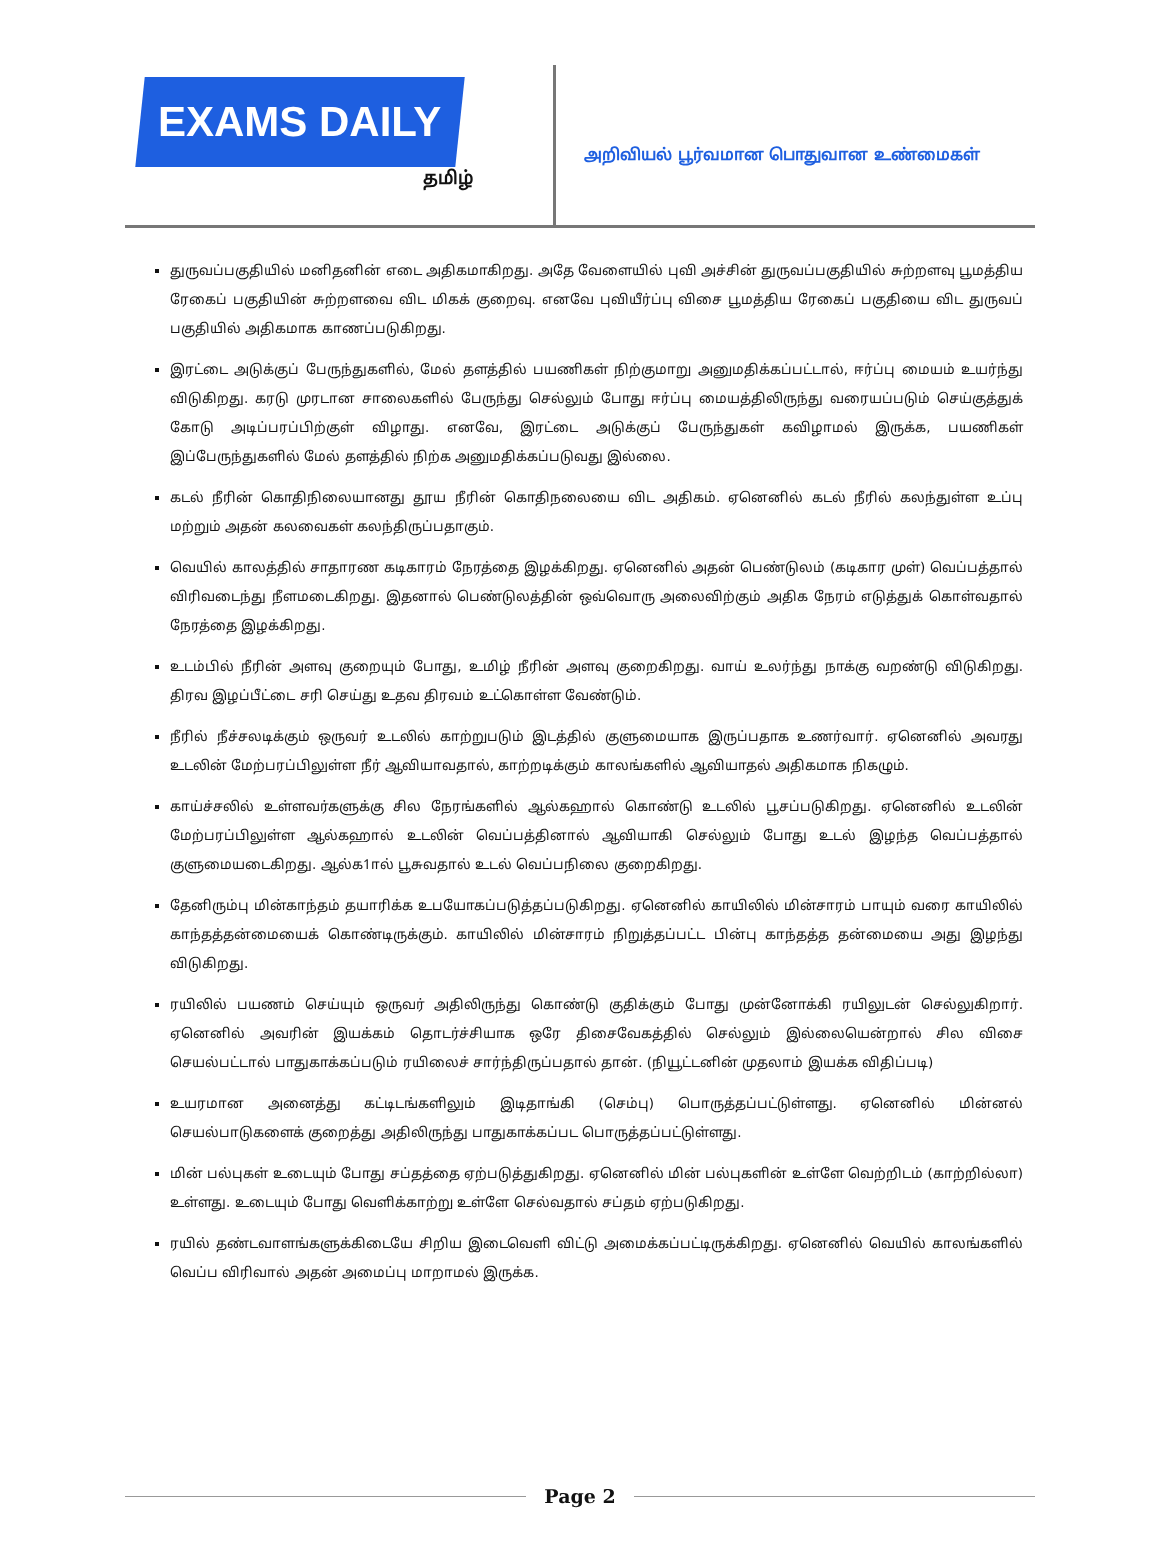EXAMS DAILY
தமிழ்
அறிவியல் பூர்வமான பொதுவான உண்மைகள்
துருவப்பகுதியில் மனிதனின் எடை அதிகமாகிறது. அதே வேளையில் புவி அச்சின் துருவப்பகுதியில் சுற்றளவு பூமத்திய ரேகைப் பகுதியின் சுற்றளவை விட மிகக் குறைவு. எனவே புவியீர்ப்பு விசை பூமத்திய ரேகைப் பகுதியை விட துருவப் பகுதியில் அதிகமாக காணப்படுகிறது.
இரட்டை அடுக்குப் பேருந்துகளில், மேல் தளத்தில் பயணிகள் நிற்குமாறு அனுமதிக்கப்பட்டால், ஈர்ப்பு மையம் உயர்ந்து விடுகிறது. கரடு முரடான சாலைகளில் பேருந்து செல்லும் போது ஈர்ப்பு மையத்திலிருந்து வரையப்படும் செய்குத்துக் கோடு அடிப்பரப்பிற்குள் விழாது. எனவே, இரட்டை அடுக்குப் பேருந்துகள் கவிழாமல் இருக்க, பயணிகள் இப்பேருந்துகளில் மேல் தளத்தில் நிற்க அனுமதிக்கப்படுவது இல்லை.
கடல் நீரின் கொதிநிலையானது தூய நீரின் கொதிநலையை விட அதிகம். ஏனெனில் கடல் நீரில் கலந்துள்ள உப்பு மற்றும் அதன் கலவைகள் கலந்திருப்பதாகும்.
வெயில் காலத்தில் சாதாரண கடிகாரம் நேரத்தை இழக்கிறது. ஏனெனில் அதன் பெண்டுலம் (கடிகார முள்) வெப்பத்தால் விரிவடைந்து நீளமடைகிறது. இதனால் பெண்டுலத்தின் ஒவ்வொரு அலைவிற்கும் அதிக நேரம் எடுத்துக் கொள்வதால் நேரத்தை இழக்கிறது.
உடம்பில் நீரின் அளவு குறையும் போது, உமிழ் நீரின் அளவு குறைகிறது. வாய் உலர்ந்து நாக்கு வறண்டு விடுகிறது. திரவ இழப்பீட்டை சரி செய்து உதவ திரவம் உட்கொள்ள வேண்டும்.
நீரில் நீச்சலடிக்கும் ஒருவர் உடலில் காற்றுபடும் இடத்தில் குளுமையாக இருப்பதாக உணர்வார். ஏனெனில் அவரது உடலின் மேற்பரப்பிலுள்ள நீர் ஆவியாவதால், காற்றடிக்கும் காலங்களில் ஆவியாதல் அதிகமாக நிகழும்.
காய்ச்சலில் உள்ளவர்களுக்கு சில நேரங்களில் ஆல்கஹால் கொண்டு உடலில் பூசப்படுகிறது. ஏனெனில் உடலின் மேற்பரப்பிலுள்ள ஆல்கஹால் உடலின் வெப்பத்தினால் ஆவியாகி செல்லும் போது உடல் இழந்த வெப்பத்தால் குளுமையடைகிறது. ஆல்க1ால் பூசுவதால் உடல் வெப்பநிலை குறைகிறது.
தேனிரும்பு மின்காந்தம் தயாரிக்க உபயோகப்படுத்தப்படுகிறது. ஏனெனில் காயிலில் மின்சாரம் பாயும் வரை காயிலில் காந்தத்தன்மையைக் கொண்டிருக்கும். காயிலில் மின்சாரம் நிறுத்தப்பட்ட பின்பு காந்தத்த தன்மையை அது இழந்து விடுகிறது.
ரயிலில் பயணம் செய்யும் ஒருவர் அதிலிருந்து கொண்டு குதிக்கும் போது முன்னோக்கி ரயிலுடன் செல்லுகிறார். ஏனெனில் அவரின் இயக்கம் தொடர்ச்சியாக ஒரே திசைவேகத்தில் செல்லும் இல்லையென்றால் சில விசை செயல்பட்டால் பாதுகாக்கப்படும் ரயிலைச் சார்ந்திருப்பதால் தான். (நியூட்டனின் முதலாம் இயக்க விதிப்படி)
உயரமான அனைத்து கட்டிடங்களிலும் இடிதாங்கி (செம்பு) பொருத்தப்பட்டுள்ளது. ஏனெனில் மின்னல் செயல்பாடுகளைக் குறைத்து அதிலிருந்து பாதுகாக்கப்பட பொருத்தப்பட்டுள்ளது.
மின் பல்புகள் உடையும் போது சப்தத்தை ஏற்படுத்துகிறது. ஏனெனில் மின் பல்புகளின் உள்ளே வெற்றிடம் (காற்றில்லா) உள்ளது. உடையும் போது வெளிக்காற்று உள்ளே செல்வதால் சப்தம் ஏற்படுகிறது.
ரயில் தண்டவாளங்களுக்கிடையே சிறிய இடைவெளி விட்டு அமைக்கப்பட்டிருக்கிறது. ஏனெனில் வெயில் காலங்களில் வெப்ப விரிவால் அதன் அமைப்பு மாறாமல் இருக்க.
Page 2